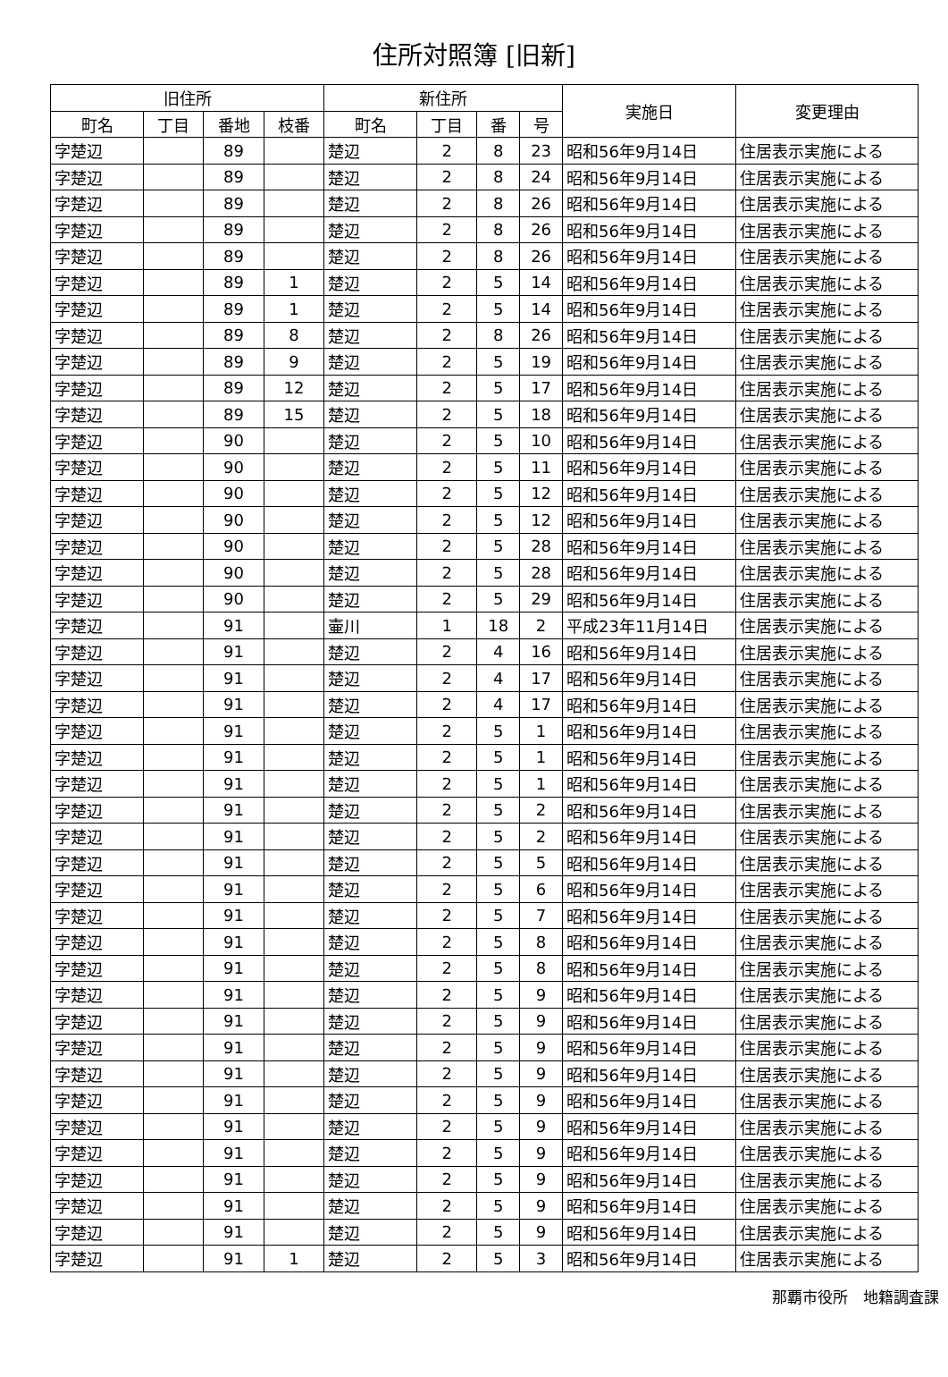住所対照簿 [旧新]
| 旧住所 | | | | 新住所 | | | | 実施日 | 変更理由 |
| --- | --- | --- | --- | --- | --- | --- | --- | --- | --- |
| 町名 | 丁目 | 番地 | 枝番 | 町名 | 丁目 | 番 | 号 | | |
| 字楚辺 | | 89 | | 楚辺 | 2 | 8 | 23 | 昭和56年9月14日 | 住居表示実施による |
| 字楚辺 | | 89 | | 楚辺 | 2 | 8 | 24 | 昭和56年9月14日 | 住居表示実施による |
| 字楚辺 | | 89 | | 楚辺 | 2 | 8 | 26 | 昭和56年9月14日 | 住居表示実施による |
| 字楚辺 | | 89 | | 楚辺 | 2 | 8 | 26 | 昭和56年9月14日 | 住居表示実施による |
| 字楚辺 | | 89 | | 楚辺 | 2 | 8 | 26 | 昭和56年9月14日 | 住居表示実施による |
| 字楚辺 | | 89 | 1 | 楚辺 | 2 | 5 | 14 | 昭和56年9月14日 | 住居表示実施による |
| 字楚辺 | | 89 | 1 | 楚辺 | 2 | 5 | 14 | 昭和56年9月14日 | 住居表示実施による |
| 字楚辺 | | 89 | 8 | 楚辺 | 2 | 8 | 26 | 昭和56年9月14日 | 住居表示実施による |
| 字楚辺 | | 89 | 9 | 楚辺 | 2 | 5 | 19 | 昭和56年9月14日 | 住居表示実施による |
| 字楚辺 | | 89 | 12 | 楚辺 | 2 | 5 | 17 | 昭和56年9月14日 | 住居表示実施による |
| 字楚辺 | | 89 | 15 | 楚辺 | 2 | 5 | 18 | 昭和56年9月14日 | 住居表示実施による |
| 字楚辺 | | 90 | | 楚辺 | 2 | 5 | 10 | 昭和56年9月14日 | 住居表示実施による |
| 字楚辺 | | 90 | | 楚辺 | 2 | 5 | 11 | 昭和56年9月14日 | 住居表示実施による |
| 字楚辺 | | 90 | | 楚辺 | 2 | 5 | 12 | 昭和56年9月14日 | 住居表示実施による |
| 字楚辺 | | 90 | | 楚辺 | 2 | 5 | 12 | 昭和56年9月14日 | 住居表示実施による |
| 字楚辺 | | 90 | | 楚辺 | 2 | 5 | 28 | 昭和56年9月14日 | 住居表示実施による |
| 字楚辺 | | 90 | | 楚辺 | 2 | 5 | 28 | 昭和56年9月14日 | 住居表示実施による |
| 字楚辺 | | 90 | | 楚辺 | 2 | 5 | 29 | 昭和56年9月14日 | 住居表示実施による |
| 字楚辺 | | 91 | | 壷川 | 1 | 18 | 2 | 平成23年11月14日 | 住居表示実施による |
| 字楚辺 | | 91 | | 楚辺 | 2 | 4 | 16 | 昭和56年9月14日 | 住居表示実施による |
| 字楚辺 | | 91 | | 楚辺 | 2 | 4 | 17 | 昭和56年9月14日 | 住居表示実施による |
| 字楚辺 | | 91 | | 楚辺 | 2 | 4 | 17 | 昭和56年9月14日 | 住居表示実施による |
| 字楚辺 | | 91 | | 楚辺 | 2 | 5 | 1 | 昭和56年9月14日 | 住居表示実施による |
| 字楚辺 | | 91 | | 楚辺 | 2 | 5 | 1 | 昭和56年9月14日 | 住居表示実施による |
| 字楚辺 | | 91 | | 楚辺 | 2 | 5 | 1 | 昭和56年9月14日 | 住居表示実施による |
| 字楚辺 | | 91 | | 楚辺 | 2 | 5 | 2 | 昭和56年9月14日 | 住居表示実施による |
| 字楚辺 | | 91 | | 楚辺 | 2 | 5 | 2 | 昭和56年9月14日 | 住居表示実施による |
| 字楚辺 | | 91 | | 楚辺 | 2 | 5 | 5 | 昭和56年9月14日 | 住居表示実施による |
| 字楚辺 | | 91 | | 楚辺 | 2 | 5 | 6 | 昭和56年9月14日 | 住居表示実施による |
| 字楚辺 | | 91 | | 楚辺 | 2 | 5 | 7 | 昭和56年9月14日 | 住居表示実施による |
| 字楚辺 | | 91 | | 楚辺 | 2 | 5 | 8 | 昭和56年9月14日 | 住居表示実施による |
| 字楚辺 | | 91 | | 楚辺 | 2 | 5 | 8 | 昭和56年9月14日 | 住居表示実施による |
| 字楚辺 | | 91 | | 楚辺 | 2 | 5 | 9 | 昭和56年9月14日 | 住居表示実施による |
| 字楚辺 | | 91 | | 楚辺 | 2 | 5 | 9 | 昭和56年9月14日 | 住居表示実施による |
| 字楚辺 | | 91 | | 楚辺 | 2 | 5 | 9 | 昭和56年9月14日 | 住居表示実施による |
| 字楚辺 | | 91 | | 楚辺 | 2 | 5 | 9 | 昭和56年9月14日 | 住居表示実施による |
| 字楚辺 | | 91 | | 楚辺 | 2 | 5 | 9 | 昭和56年9月14日 | 住居表示実施による |
| 字楚辺 | | 91 | | 楚辺 | 2 | 5 | 9 | 昭和56年9月14日 | 住居表示実施による |
| 字楚辺 | | 91 | | 楚辺 | 2 | 5 | 9 | 昭和56年9月14日 | 住居表示実施による |
| 字楚辺 | | 91 | | 楚辺 | 2 | 5 | 9 | 昭和56年9月14日 | 住居表示実施による |
| 字楚辺 | | 91 | | 楚辺 | 2 | 5 | 9 | 昭和56年9月14日 | 住居表示実施による |
| 字楚辺 | | 91 | | 楚辺 | 2 | 5 | 9 | 昭和56年9月14日 | 住居表示実施による |
| 字楚辺 | | 91 | 1 | 楚辺 | 2 | 5 | 3 | 昭和56年9月14日 | 住居表示実施による |
那覇市役所　地籍調査課